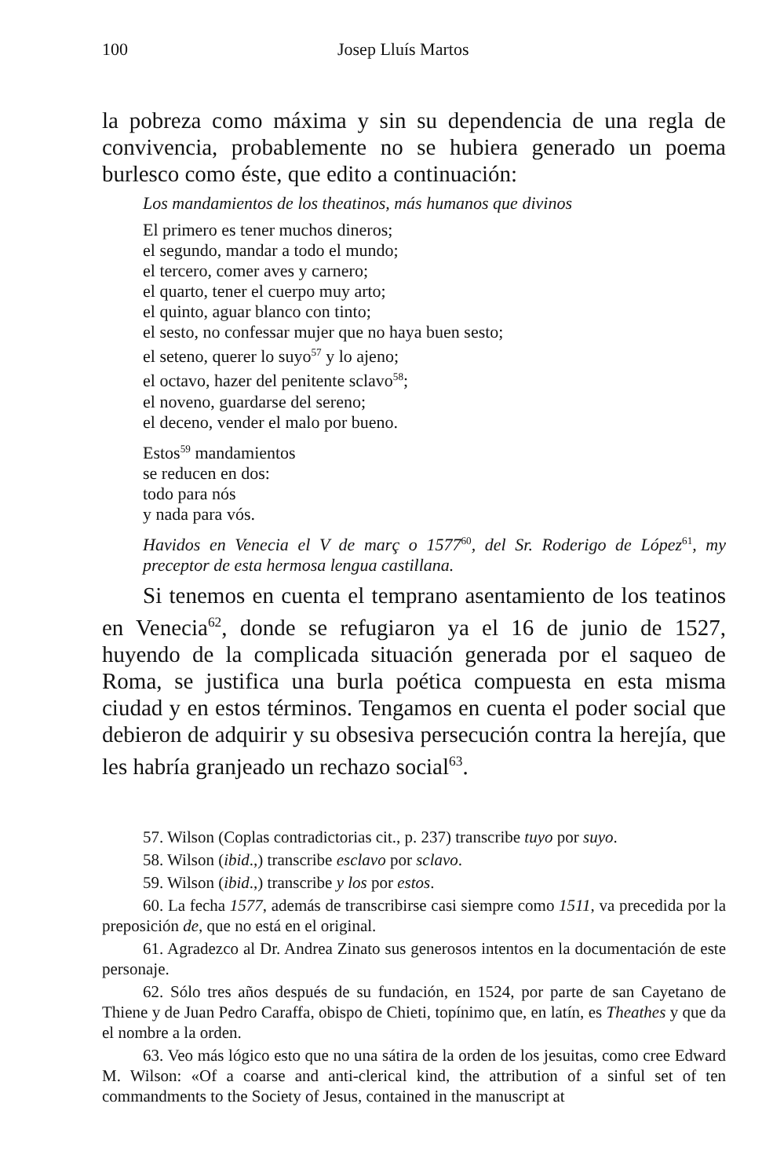100 Josep Lluís Martos
la pobreza como máxima y sin su dependencia de una regla de convivencia, probablemente no se hubiera generado un poema burlesco como éste, que edito a continuación:
Los mandamientos de los theatinos, más humanos que divinos
El primero es tener muchos dineros;
el segundo, mandar a todo el mundo;
el tercero, comer aves y carnero;
el quarto, tener el cuerpo muy arto;
el quinto, aguar blanco con tinto;
el sesto, no confessar mujer que no haya buen sesto;
el seteno, querer lo suyo<sup>57</sup> y lo ajeno;
el octavo, hazer del penitente sclavo<sup>58</sup>;
el noveno, guardarse del sereno;
el deceno, vender el malo por bueno.
Estos<sup>59</sup> mandamientos
se reducen en dos:
todo para nós
y nada para vós.
Havidos en Venecia el V de març o 1577<sup>60</sup>, del Sr. Roderigo de López<sup>61</sup>, my preceptor de esta hermosa lengua castillana.
Si tenemos en cuenta el temprano asentamiento de los teatinos en Venecia<sup>62</sup>, donde se refugiaron ya el 16 de junio de 1527, huyendo de la complicada situación generada por el saqueo de Roma, se justifica una burla poética compuesta en esta misma ciudad y en estos términos. Tengamos en cuenta el poder social que debieron de adquirir y su obsesiva persecución contra la herejía, que les habría granjeado un rechazo social<sup>63</sup>.
57. Wilson (Coplas contradictorias cit., p. 237) transcribe tuyo por suyo.
58. Wilson (ibid.,) transcribe esclavo por sclavo.
59. Wilson (ibid.,) transcribe y los por estos.
60. La fecha 1577, además de transcribirse casi siempre como 1511, va precedida por la preposición de, que no está en el original.
61. Agradezco al Dr. Andrea Zinato sus generosos intentos en la documentación de este personaje.
62. Sólo tres años después de su fundación, en 1524, por parte de san Cayetano de Thiene y de Juan Pedro Caraffa, obispo de Chieti, topínimo que, en latín, es Theathes y que da el nombre a la orden.
63. Veo más lógico esto que no una sátira de la orden de los jesuitas, como cree Edward M. Wilson: «Of a coarse and anti-clerical kind, the attribution of a sinful set of ten commandments to the Society of Jesus, contained in the manuscript at